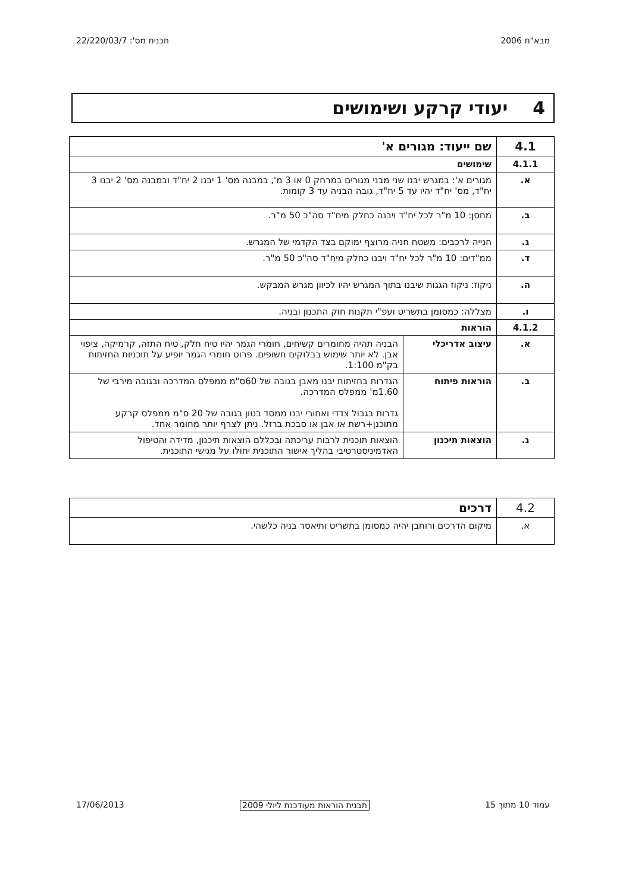מבא"ת 2006 תכנית מס': 22/220/03/7
4 יעודי קרקע ושימושים
| 4.1 | שם ייעוד: מגורים א' | |
| 4.1.1 | שימושים | |
| א. | מגורים א': במגרש יבנו שני מבני מגורים במרחק 0 או 3 מ', במבנה מס' 1 יבנו 2 יח"ד ובמבנה מס' 2 יבנו 3 יח"ד, מס' יח"ד יהיו עד 5 יח"ד, גובה הבניה עד 3 קומות. | |
| ב. | מחסן: 10 מ"ר לכל יח"ד ויבנה כחלק מיח"ד סה"כ 50 מ"ר. | |
| ג. | חנייה לרכבים: משטח חניה מרוצף ימוקם בצד הקדמי של המגרש. | |
| ד. | ממ"דים: 10 מ"ר לכל יח"ד ויבנו כחלק מיח"ד סה"כ 50 מ"ר. | |
| ה. | ניקוז: ניקוז הגגות שיבנו בתוך המגרש יהיו לכיוון מגרש המבקש. | |
| ו. | מצללה: כמסומן בתשריט ועפ"י תקנות חוק התכנון ובניה. | |
| 4.1.2 | הוראות | |
| א. | עיצוב אדריכלי | הבניה תהיה מחומרים קשיחים, חומרי הגמר יהיו טיח חלק, טיח התזה, קרמיקה, ציפוי אבן. לא יותר שימוש בבלוקים חשופים. פרוט חומרי הגמר יופיע על תוכניות החזיתות בק"מ 1:100. |
| ב. | הוראות פיתוח | הגדרות בחזיתות יבנו מאבן בגובה של 60ס"מ ממפלס המדרכה ובגובה מירבי של 1.60מ' ממפלס המדרכה. גדרות בגבול צדדי ואחורי יבנו ממסד בטון בגובה של 20 ס"מ ממפלס קרקע מתוכנן+רשת או אבן או סבכת ברזל. ניתן לצרף יותר מחומר אחד. |
| ג. | הוצאות תיכנון | הוצאות תוכנית לרבות עריכתה ובכללם הוצאות תיכנון, מדידה והטיפול האדמיניסטרטיבי בהליך אישור התוכנית יחולו על מגישי התוכנית. |
| 4.2 | דרכים |
| א. | מיקום הדרכים ורוחבן יהיה כמסומן בתשריט ותיאסר בניה כלשהי. |
עמוד 10 מתוך 15 תבנית הוראות מעודכנת ליולי 2009 17/06/2013